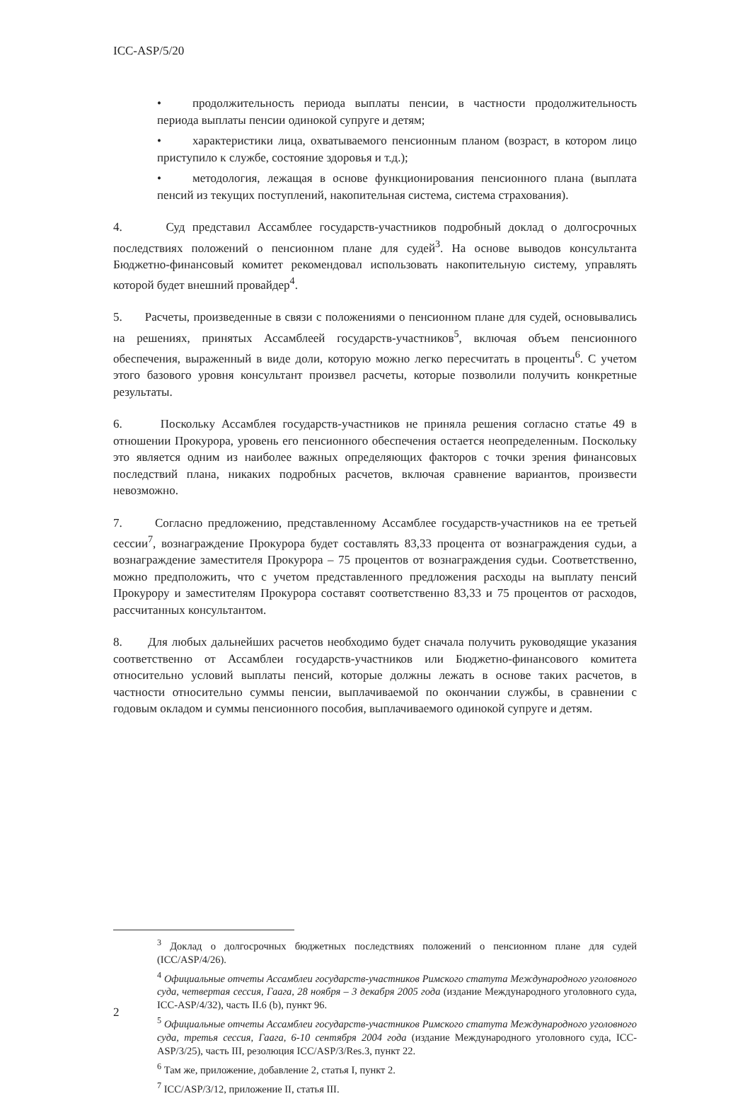ICC-ASP/5/20
• продолжительность периода выплаты пенсии, в частности продолжительность периода выплаты пенсии одинокой супруге и детям;
• характеристики лица, охватываемого пенсионным планом (возраст, в котором лицо приступило к службе, состояние здоровья и т.д.);
• методология, лежащая в основе функционирования пенсионного плана (выплата пенсий из текущих поступлений, накопительная система, система страхования).
4. Суд представил Ассамблее государств-участников подробный доклад о долгосрочных последствиях положений о пенсионном плане для судей<sup>3</sup>. На основе выводов консультанта Бюджетно-финансовый комитет рекомендовал использовать накопительную систему, управлять которой будет внешний провайдер<sup>4</sup>.
5. Расчеты, произведенные в связи с положениями о пенсионном плане для судей, основывались на решениях, принятых Ассамблеей государств-участников<sup>5</sup>, включая объем пенсионного обеспечения, выраженный в виде доли, которую можно легко пересчитать в проценты<sup>6</sup>. С учетом этого базового уровня консультант произвел расчеты, которые позволили получить конкретные результаты.
6. Поскольку Ассамблея государств-участников не приняла решения согласно статье 49 в отношении Прокурора, уровень его пенсионного обеспечения остается неопределенным. Поскольку это является одним из наиболее важных определяющих факторов с точки зрения финансовых последствий плана, никаких подробных расчетов, включая сравнение вариантов, произвести невозможно.
7. Согласно предложению, представленному Ассамблее государств-участников на ее третьей сессии<sup>7</sup>, вознаграждение Прокурора будет составлять 83,33 процента от вознаграждения судьи, а вознаграждение заместителя Прокурора – 75 процентов от вознаграждения судьи. Соответственно, можно предположить, что с учетом представленного предложения расходы на выплату пенсий Прокурору и заместителям Прокурора составят соответственно 83,33 и 75 процентов от расходов, рассчитанных консультантом.
8. Для любых дальнейших расчетов необходимо будет сначала получить руководящие указания соответственно от Ассамблеи государств-участников или Бюджетно-финансового комитета относительно условий выплаты пенсий, которые должны лежать в основе таких расчетов, в частности относительно суммы пенсии, выплачиваемой по окончании службы, в сравнении с годовым окладом и суммы пенсионного пособия, выплачиваемого одинокой супруге и детям.
<sup>3</sup> Доклад о долгосрочных бюджетных последствиях положений о пенсионном плане для судей (ICC/ASP/4/26).
<sup>4</sup> Официальные отчеты Ассамблеи государств-участников Римского статута Международного уголовного суда, четвертая сессия, Гаага, 28 ноября – 3 декабря 2005 года (издание Международного уголовного суда, ICC-ASP/4/32), часть II.6 (b), пункт 96.
<sup>5</sup> Официальные отчеты Ассамблеи государств-участников Римского статута Международного уголовного суда, третья сессия, Гаага, 6-10 сентября 2004 года (издание Международного уголовного суда, ICC-ASP/3/25), часть III, резолюция ICC/ASP/3/Res.3, пункт 22.
<sup>6</sup> Там же, приложение, добавление 2, статья I, пункт 2.
<sup>7</sup> ICC/ASP/3/12, приложение II, статья III.
2